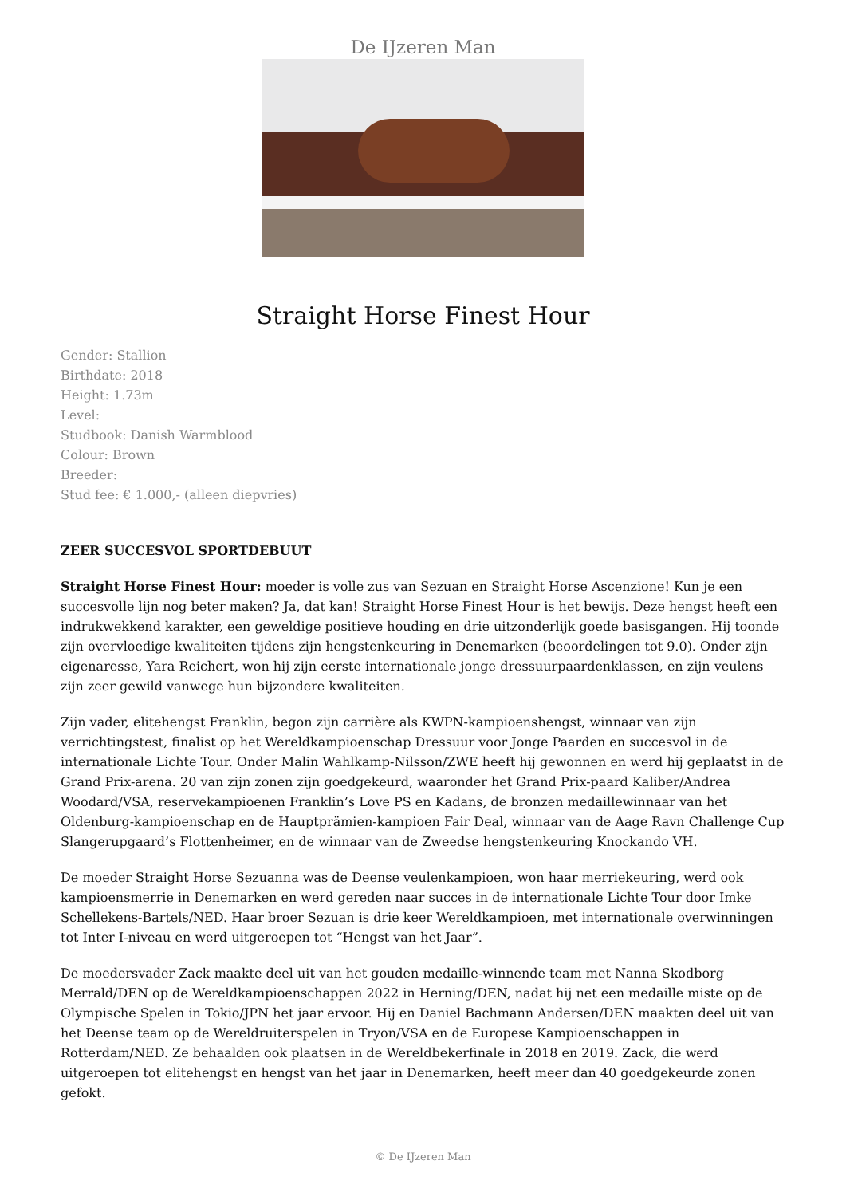De IJzeren Man
Straight Horse Finest Hour
Gender: Stallion
Birthdate: 2018
Height: 1.73m
Level:
Studbook: Danish Warmblood
Colour: Brown
Breeder:
Stud fee: € 1.000,- (alleen diepvries)
ZEER SUCCESVOL SPORTDEBUUT
Straight Horse Finest Hour: moeder is volle zus van Sezuan en Straight Horse Ascenzione! Kun je een succesvolle lijn nog beter maken? Ja, dat kan! Straight Horse Finest Hour is het bewijs. Deze hengst heeft een indrukwekkend karakter, een geweldige positieve houding en drie uitzonderlijk goede basisgangen. Hij toonde zijn overvloedige kwaliteiten tijdens zijn hengstenkeuring in Denemarken (beoordelingen tot 9.0). Onder zijn eigenaresse, Yara Reichert, won hij zijn eerste internationale jonge dressuurpaardenklassen, en zijn veulens zijn zeer gewild vanwege hun bijzondere kwaliteiten.
Zijn vader, elitehengst Franklin, begon zijn carrière als KWPN-kampioenshengst, winnaar van zijn verrichtingstest, finalist op het Wereldkampioenschap Dressuur voor Jonge Paarden en succesvol in de internationale Lichte Tour. Onder Malin Wahlkamp-Nilsson/ZWE heeft hij gewonnen en werd hij geplaatst in de Grand Prix-arena. 20 van zijn zonen zijn goedgekeurd, waaronder het Grand Prix-paard Kaliber/Andrea Woodard/VSA, reservekampioenen Franklin’s Love PS en Kadans, de bronzen medaillewinnaar van het Oldenburg-kampioenschap en de Hauptprämien-kampioen Fair Deal, winnaar van de Aage Ravn Challenge Cup Slangerupgaard’s Flottenheimer, en de winnaar van de Zweedse hengstenkeuring Knockando VH.
De moeder Straight Horse Sezuanna was de Deense veulenkampioen, won haar merriekeuring, werd ook kampioensmerrie in Denemarken en werd gereden naar succes in de internationale Lichte Tour door Imke Schellekens-Bartels/NED. Haar broer Sezuan is drie keer Wereldkampioen, met internationale overwinningen tot Inter I-niveau en werd uitgeroepen tot “Hengst van het Jaar”.
De moedersvader Zack maakte deel uit van het gouden medaille-winnende team met Nanna Skodborg Merrald/DEN op de Wereldkampioenschappen 2022 in Herning/DEN, nadat hij net een medaille miste op de Olympische Spelen in Tokio/JPN het jaar ervoor. Hij en Daniel Bachmann Andersen/DEN maakten deel uit van het Deense team op de Wereldruiterspelen in Tryon/VSA en de Europese Kampioenschappen in Rotterdam/NED. Ze behaalden ook plaatsen in de Wereldbekerfinale in 2018 en 2019. Zack, die werd uitgeroepen tot elitehengst en hengst van het jaar in Denemarken, heeft meer dan 40 goedgekeurde zonen gefokt.
© De IJzeren Man